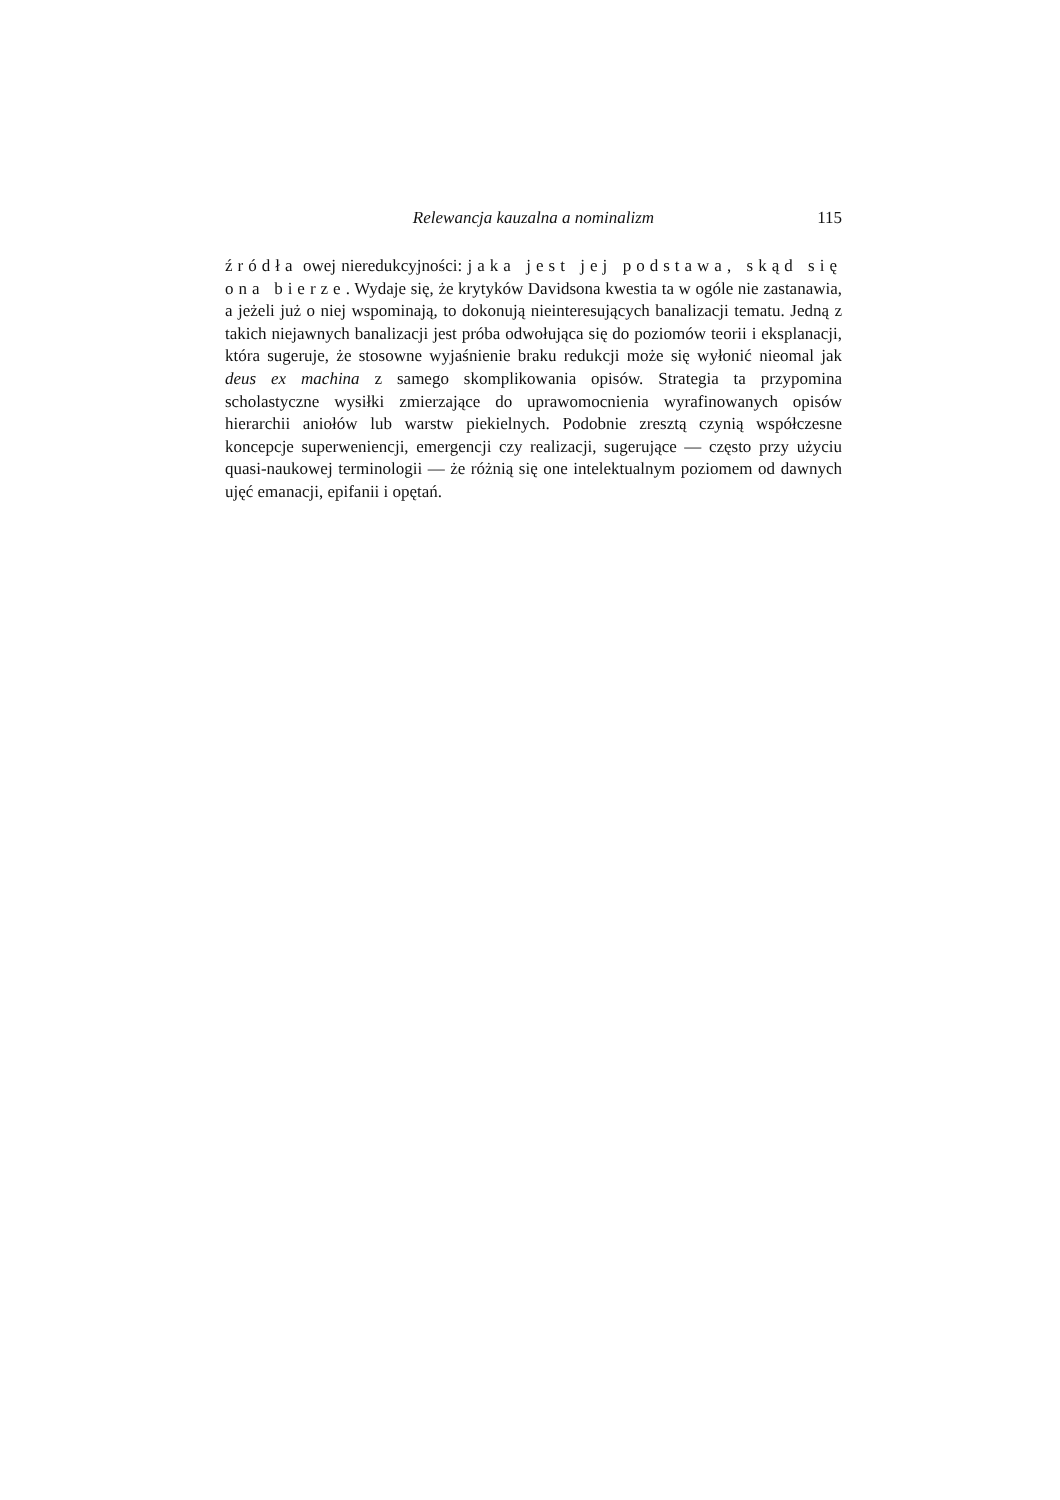Relewancja kauzalna a nominalizm 115
źródła owej nieredukcyjności: jaka jest jej podstawa, skąd się ona bierze. Wydaje się, że krytyków Davidsona kwestia ta w ogóle nie zastanawia, a jeżeli już o niej wspominają, to dokonują nieinteresujących banalizacji tematu. Jedną z takich niejawnych banalizacji jest próba odwołująca się do poziomów teorii i eksplanacji, która sugeruje, że stosowne wyjaśnienie braku redukcji może się wyłonić nieomal jak deus ex machina z samego skomplikowania opisów. Strategia ta przypomina scholastyczne wysiłki zmierzające do uprawomocnienia wyrafinowanych opisów hierarchii aniołów lub warstw piekielnych. Podobnie zresztą czynią współczesne koncepcje superweniencji, emergencji czy realizacji, sugerujące — często przy użyciu quasi-naukowej terminologii — że różnią się one intelektualnym poziomem od dawnych ujęć emanacji, epifanii i opętań.